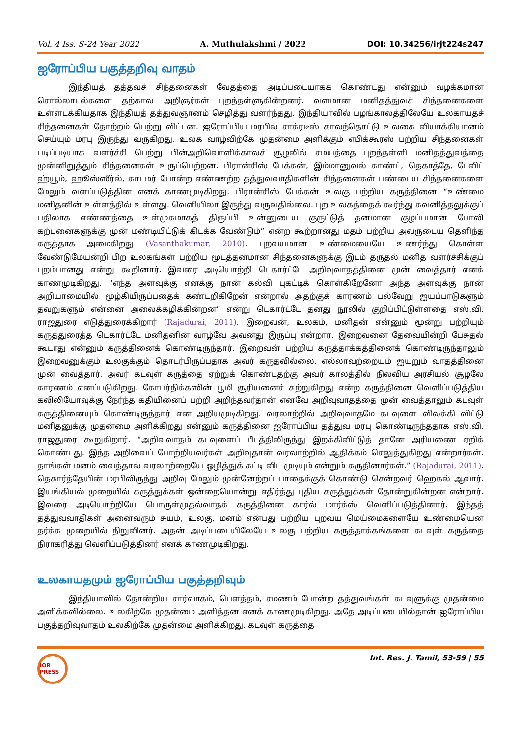Vol. 4 Iss. S-24 Year 2022 A. Muthulakshmi / 2022 DOI: 10.34256/irjt224s247
ஐரோப்பிய பகுத்தறிவு வாதம்
இந்தியத் தத்தவச் சிந்தனைகள் வேதத்தை அடிப்படையாகக் கொண்டது என்னும் வழக்கமான சொல்லாடல்களை தற்கால அறிஞர்கள் புறந்தள்ளுகின்றனர். வளமான மனிதத்துவச் சிந்தனைகளை உள்ளடக்கியதாக இந்தியத் தத்துவஞானம் செழித்து வளர்ந்தது. இந்தியாவில் பழங்காலத்திலேயே உலகாயதச் சிந்தனைகள் தோற்றம் பெற்று விட்டன. ஐரோப்பிய மரபில் சாக்ரடீஸ் காலந்தொட்டு உலகை வியாக்கியானம் செய்யும் மரபு இருந்து வருகிறது. உலக வாழ்விற்கே முதன்மை அளிக்கும் எபிக்கூரஸ் பற்றிய சிந்தனைகள் படிப்படியாக வளர்ச்சி பெற்று பின்அறிவொளிக்காலச் சூழலில் சமயத்தை புறந்தள்ளி மனிதத்துவத்தை முன்னிறுத்தும் சிந்தனைகள் உருப்பெற்றன. பிரான்சிஸ் பேக்கன், இம்மானுவல் காண்ட், தெகாத்தே, டேவிட் ஹ்யூம், ஹூஸ்ஸீர்ல், காடமர் போன்ற எண்ணற்ற தத்துவவாதிகளின் சிந்தனைகள் பண்டைய சிந்தனைகளை மேலும் வளப்படுத்தின எனக் காணமுடிகிறது. பிரான்சிஸ் பேக்கன் உலகு பற்றிய கருத்தினை “உண்மை மனிதனின் உள்ளத்தில் உள்ளது. வெளியிலா இருந்து வருவதில்லை. புற உலகத்தைக் கூர்ந்து கவனித்தலுக்குப் பதிலாக எண்ணத்தை உள்முகமாகத் திருப்பி உன்னுடைய குருட்டுத் தனமான குழப்பமான போலி கற்பனைகளுக்கு முன் மண்டியிட்டுக் கிடக்க வேண்டும்” என்ற கூற்றானது மதம் பற்றிய அவருடைய தெளிந்த கருத்தாக அமைகிறது (Vasanthakumar, 2010). புறவயமான உண்மையையே உணர்ந்து கொள்ள வேண்டுமேயன்றி பிற உலகங்கள் பற்றிய மூடத்தனமான சிந்தனைகளுக்கு இடம் தருதல் மனித வளர்ச்சிக்குப் புறம்பானது என்று கூறினார். இவரை அடியொற்றி டெகார்ட்டே அறிவுவாதத்தினை முன் வைத்தார் எனக் காணமுடிகிறது. “எந்த அளவுக்கு எனக்கு நான் கல்வி புகட்டிக் கொள்கிறேனோ அந்த அளவுக்கு நான் அறியாமையில் மூழ்கியிருப்பதைக் கண்டறிகிறேன் என்றால் அதற்குக் காரணம் பல்வேறு ஐயப்பாடுகளும் தவறுகளும் என்னை அலைக்கழிக்கின்றன” என்று டெகார்ட்டே தனது நூலில் குறிப்பிட்டுள்ளதை எஸ்.வி. ராஜதுரை எடுத்துரைக்கிறார் (Rajadurai, 2011). இறைவன், உலகம், மனிதன் என்னும் மூன்று பற்றியும் கருத்துரைத்த டெகார்ட்டே மனிதனின் வாழ்வே அவனது இருப்பு என்றார். இறைவனை தேவையின்றி பேசுதல் கூடாது என்னும் கருத்தினைக் கொண்டிருந்தார். இறைவன் பற்றிய கருத்தாக்கத்தினைக் கொண்டிருந்தாலும் இறைவனுக்கும் உலகுக்கும் தொடர்பிருப்பதாக அவர் கருதவில்லை. எல்லாவற்றையும் ஐயுறும் வாதத்தினை முன் வைத்தார். அவர் கடவுள் கருத்தை ஏற்றுக் கொண்டதற்கு அவர் காலத்தில் நிலவிய அரசியல் சூழலே காரணம் எனப்படுகிறது. கோபர்நிக்கஸின் பூமி சூரியனைச் சுற்றுகிறது என்ற கருத்தினை வெளிப்படுத்திய கலிலியோவுக்கு நேர்ந்த கதியினைப் பற்றி அறிந்தவர்தான் எனவே அறிவுவாதத்தை முன் வைத்தாலும் கடவுள் கருத்தினையும் கொண்டிருந்தார் என அறியமுடிகிறது. வரலாற்றில் அறிவுவாதமே கடவுளை விலக்கி விட்டு மனிதனுக்கு முதன்மை அளிக்கிறது என்னும் கருத்தினை ஐரோப்பிய தத்துவ மரபு கொண்டிருந்ததாக எஸ்.வி. ராஜதுரை கூறுகிறார். “அறிவுவாதம் கடவுளைப் பீடத்திலிருந்து இறக்கிவிட்டுத் தானே அரியணை ஏறிக் கொண்டது. இந்த அறிவைப் போற்றியவர்கள் அறிவுதான் வரலாற்றில் ஆதிக்கம் செலுத்துகிறது என்றார்கள். தாங்கள் மனம் வைத்தால் வரலாற்றையே ஒழித்துக் கட்டி விட முடியும் என்றும் கருதினார்கள்.” (Rajadurai, 2011). தெகார்த்தேயின் மரபிலிருந்து அறிவு மேலும் முன்னேற்றப் பாதைக்குக் கொண்டு சென்றவர் ஹெகல் ஆவார். இயங்கியல் முறையில் கருத்துக்கள் ஒன்றையொன்று எதிர்த்து புதிய கருத்துக்கள் தோன்றுகின்றன என்றார். இவரை அடியொற்றியே பொருள்முதல்வாதக் கருத்தினை கார்ல் மார்க்ஸ் வெளிப்படுத்தினார். இந்தத் தத்துவவாதிகள் அனைவரும் சுயம், உலகு, மனம் என்பது பற்றிய புறவய மெய்மைகளையே உண்மையென தர்க்க முறையில் நிறுவினர். அதன் அடிப்படையிலேயே உலகு பற்றிய கருத்தாக்கங்களை கடவுள் கருத்தை நிராகரித்து வெளிப்படுத்தினர் எனக் காணமுடிகிறது.
உலகாயதமும் ஐரோப்பிய பகுத்தறிவும்
இந்தியாவில் தோன்றிய சார்வாகம், பௌத்தம், சமணம் போன்ற தத்துவங்கள் கடவுளுக்கு முதன்மை அளிக்கவில்லை. உலகிற்கே முதன்மை அளித்தன எனக் காணமுடிகிறது. அதே அடிப்படையில்தான் ஐரோப்பிய பகுத்தறிவுவாதம் உலகிற்கே முதன்மை அளிக்கிறது. கடவுள் கருத்தை
IOR PRESS
Int. Res. J. Tamil, 53-59 | 55